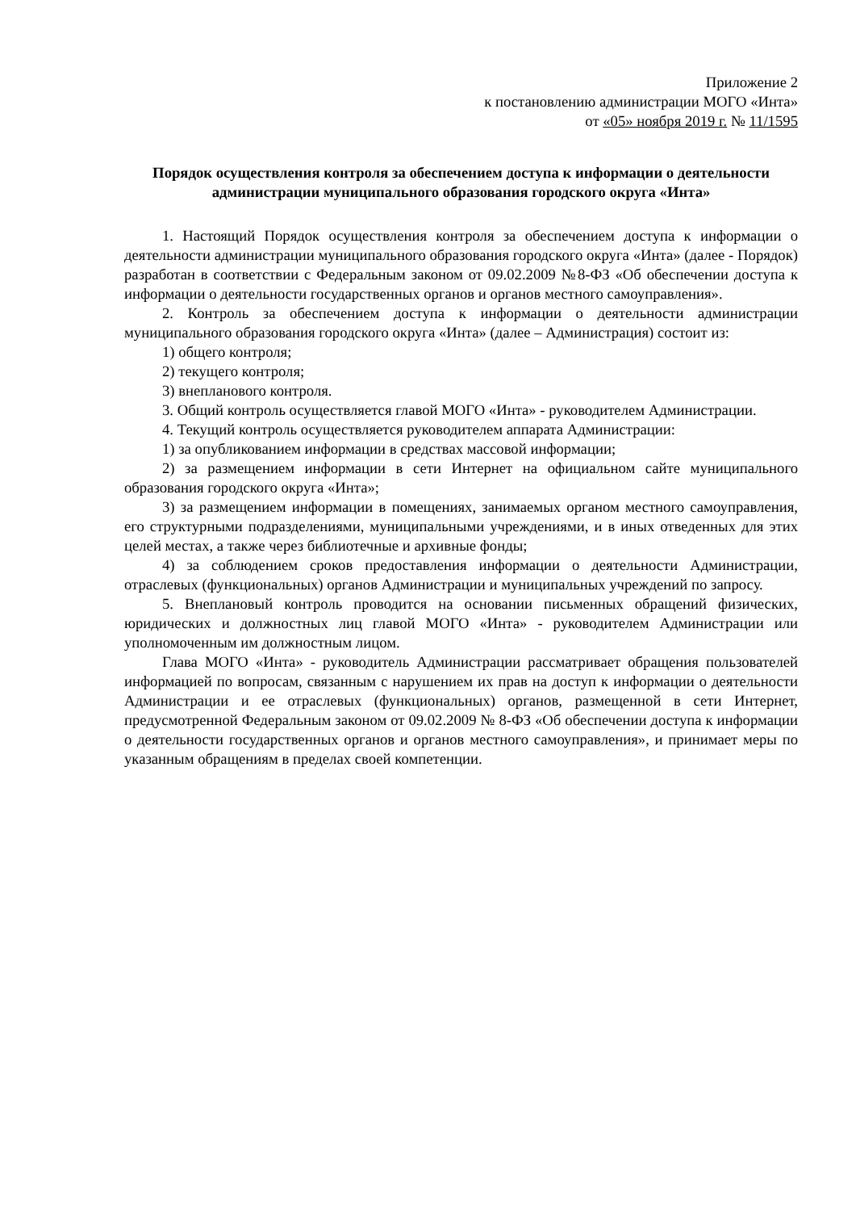Приложение 2
к постановлению администрации МОГО «Инта»
от «05» ноября 2019 г. № 11/1595
Порядок осуществления контроля за обеспечением доступа к информации о деятельности администрации муниципального образования городского округа «Инта»
1. Настоящий Порядок осуществления контроля за обеспечением доступа к информации о деятельности администрации муниципального образования городского округа «Инта» (далее - Порядок) разработан в соответствии с Федеральным законом от 09.02.2009 №8-ФЗ «Об обеспечении доступа к информации о деятельности государственных органов и органов местного самоуправления».
2. Контроль за обеспечением доступа к информации о деятельности администрации муниципального образования городского округа «Инта» (далее – Администрация) состоит из:
1) общего контроля;
2) текущего контроля;
3) внепланового контроля.
3. Общий контроль осуществляется главой МОГО «Инта» - руководителем Администрации.
4. Текущий контроль осуществляется руководителем аппарата Администрации:
1) за опубликованием информации в средствах массовой информации;
2) за размещением информации в сети Интернет на официальном сайте муниципального образования городского округа «Инта»;
3) за размещением информации в помещениях, занимаемых органом местного самоуправления, его структурными подразделениями, муниципальными учреждениями, и в иных отведенных для этих целей местах, а также через библиотечные и архивные фонды;
4) за соблюдением сроков предоставления информации о деятельности Администрации, отраслевых (функциональных) органов Администрации и муниципальных учреждений по запросу.
5. Внеплановый контроль проводится на основании письменных обращений физических, юридических и должностных лиц главой МОГО «Инта» - руководителем Администрации или уполномоченным им должностным лицом.
Глава МОГО «Инта» - руководитель Администрации рассматривает обращения пользователей информацией по вопросам, связанным с нарушением их прав на доступ к информации о деятельности Администрации и ее отраслевых (функциональных) органов, размещенной в сети Интернет, предусмотренной Федеральным законом от 09.02.2009 № 8-ФЗ «Об обеспечении доступа к информации о деятельности государственных органов и органов местного самоуправления», и принимает меры по указанным обращениям в пределах своей компетенции.